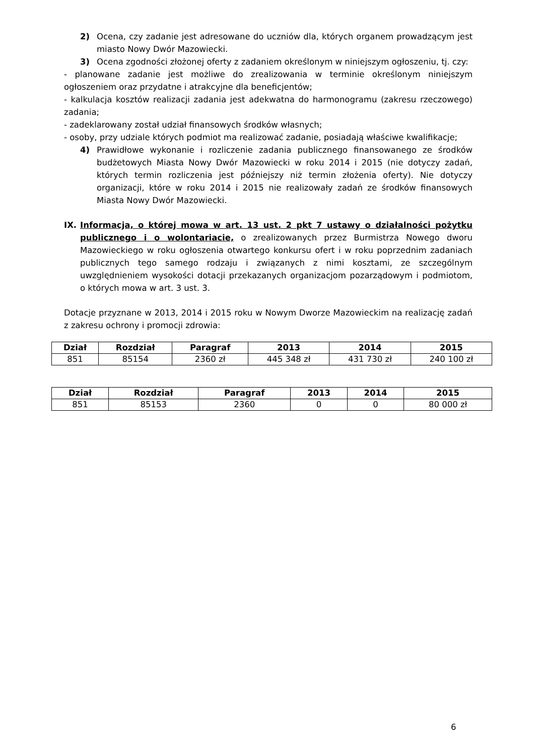2) Ocena, czy zadanie jest adresowane do uczniów dla, których organem prowadzącym jest miasto Nowy Dwór Mazowiecki.
3) Ocena zgodności złożonej oferty z zadaniem określonym w niniejszym ogłoszeniu, tj. czy:
- planowane zadanie jest możliwe do zrealizowania w terminie określonym niniejszym ogłoszeniem oraz przydatne i atrakcyjne dla beneficjentów;
- kalkulacja kosztów realizacji zadania jest adekwatna do harmonogramu (zakresu rzeczowego) zadania;
- zadeklarowany został udział finansowych środków własnych;
- osoby, przy udziale których podmiot ma realizować zadanie, posiadają właściwe kwalifikacje;
4) Prawidłowe wykonanie i rozliczenie zadania publicznego finansowanego ze środków budżetowych Miasta Nowy Dwór Mazowiecki w roku 2014 i 2015 (nie dotyczy zadań, których termin rozliczenia jest późniejszy niż termin złożenia oferty). Nie dotyczy organizacji, które w roku 2014 i 2015 nie realizowały zadań ze środków finansowych Miasta Nowy Dwór Mazowiecki.
IX. Informacja, o której mowa w art. 13 ust. 2 pkt 7 ustawy o działalności pożytku publicznego i o wolontariacie, o zrealizowanych przez Burmistrza Nowego dworu Mazowieckiego w roku ogłoszenia otwartego konkursu ofert i w roku poprzednim zadaniach publicznych tego samego rodzaju i związanych z nimi kosztami, ze szczególnym uwzględnieniem wysokości dotacji przekazanych organizacjom pozarządowym i podmiotom, o których mowa w art. 3 ust. 3.
Dotacje przyznane w 2013, 2014 i 2015 roku w Nowym Dworze Mazowieckim na realizację zadań z zakresu ochrony i promocji zdrowia:
| Dział | Rozdział | Paragraf | 2013 | 2014 | 2015 |
| --- | --- | --- | --- | --- | --- |
| 851 | 85154 | 2360 zł | 445 348 zł | 431 730 zł | 240 100 zł |
| Dział | Rozdział | Paragraf | 2013 | 2014 | 2015 |
| --- | --- | --- | --- | --- | --- |
| 851 | 85153 | 2360 | 0 | 0 | 80 000 zł |
6